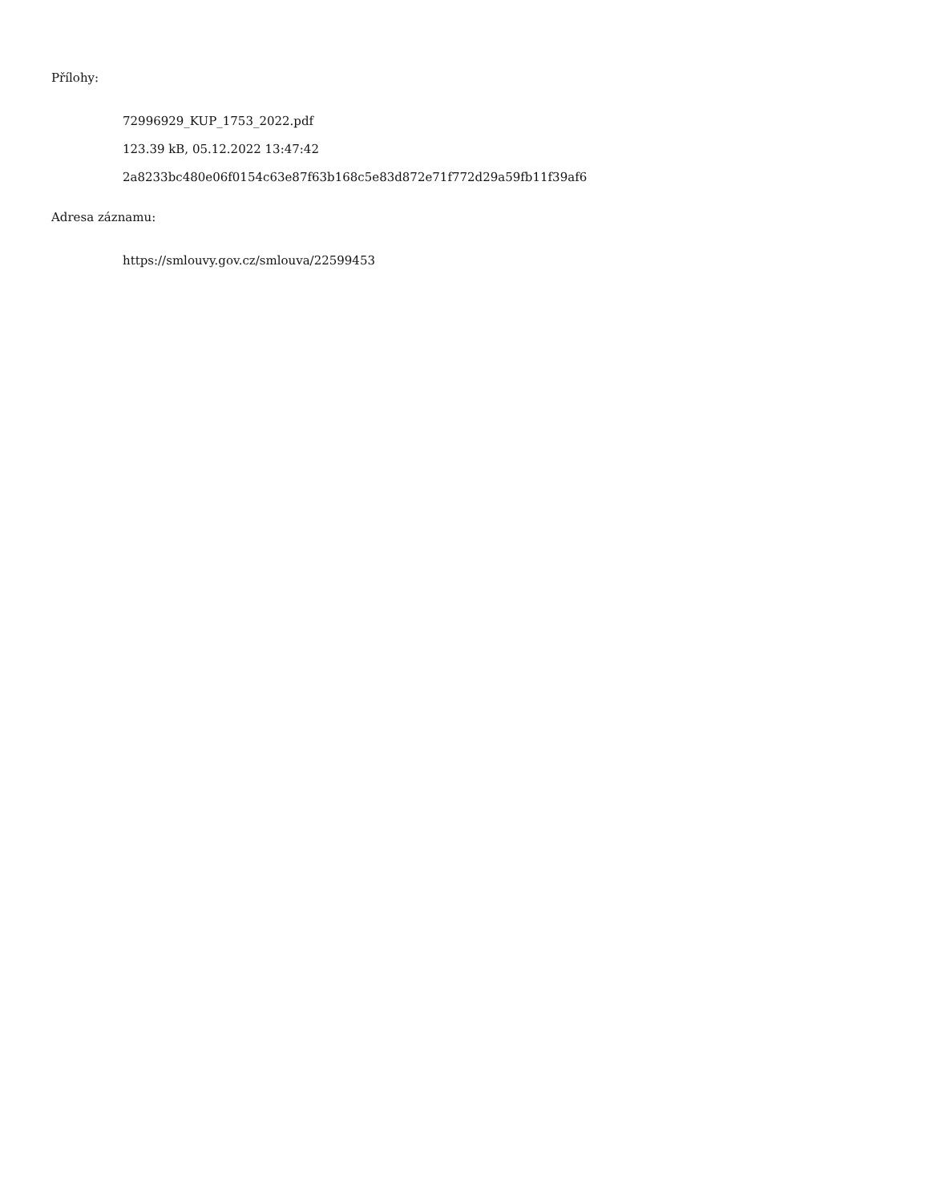Přílohy:
72996929_KUP_1753_2022.pdf
123.39 kB, 05.12.2022 13:47:42
2a8233bc480e06f0154c63e87f63b168c5e83d872e71f772d29a59fb11f39af6
Adresa záznamu:
https://smlouvy.gov.cz/smlouva/22599453